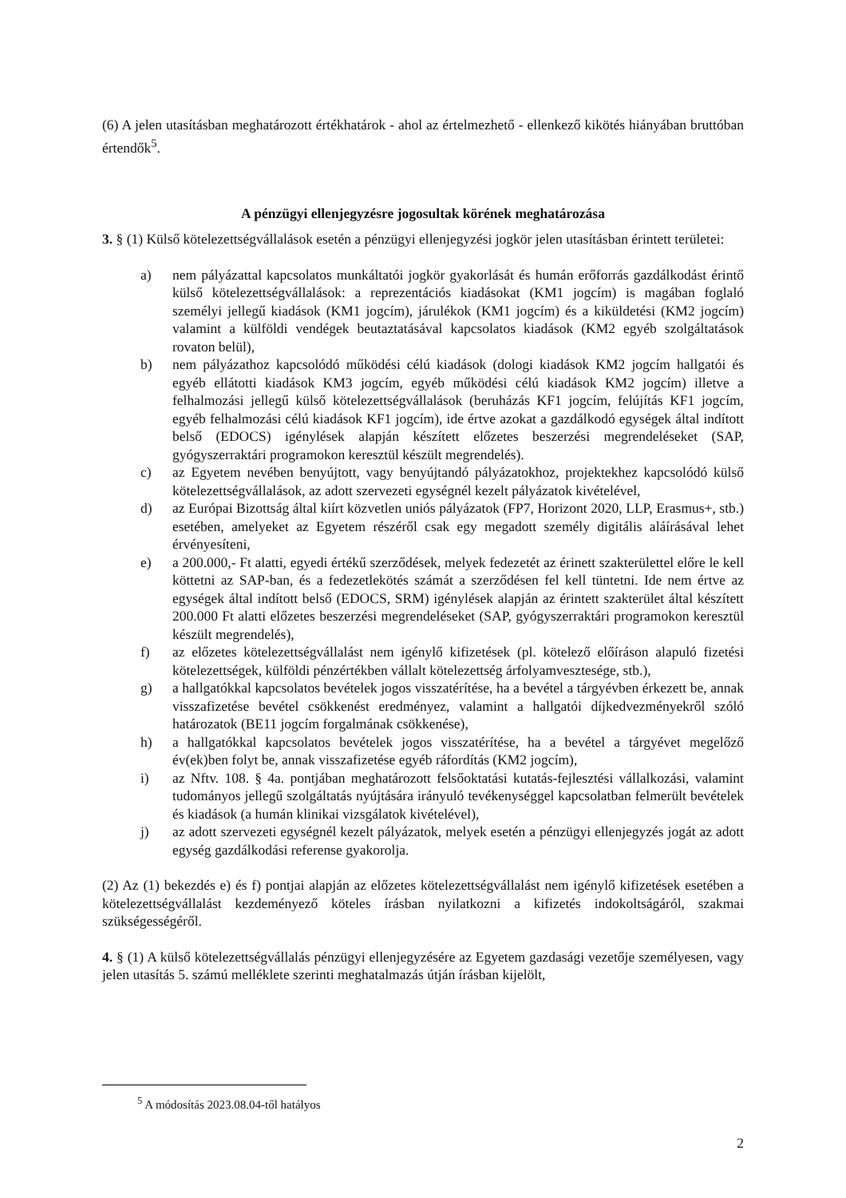(6) A jelen utasításban meghatározott értékhatárok - ahol az értelmezhető - ellenkező kikötés hiányában bruttóban értendők<sup>5</sup>.
A pénzügyi ellenjegyzésre jogosultak körének meghatározása
3. § (1) Külső kötelezettségvállalások esetén a pénzügyi ellenjegyzési jogkör jelen utasításban érintett területei:
a) nem pályázattal kapcsolatos munkáltatói jogkör gyakorlását és humán erőforrás gazdálkodást érintő külső kötelezettségvállalások: a reprezentációs kiadásokat (KM1 jogcím) is magában foglaló személyi jellegű kiadások (KM1 jogcím), járulékok (KM1 jogcím) és a kiküldetési (KM2 jogcím) valamint a külföldi vendégek beutaztatásával kapcsolatos kiadások (KM2 egyéb szolgáltatások rovaton belül),
b) nem pályázathoz kapcsolódó működési célú kiadások (dologi kiadások KM2 jogcím hallgatói és egyéb ellátotti kiadások KM3 jogcím, egyéb működési célú kiadások KM2 jogcím) illetve a felhalmozási jellegű külső kötelezettségvállalások (beruházás KF1 jogcím, felújítás KF1 jogcím, egyéb felhalmozási célú kiadások KF1 jogcím), ide értve azokat a gazdálkodó egységek által indított belső (EDOCS) igénylések alapján készített előzetes beszerzési megrendeléseket (SAP, gyógyszerraktári programokon keresztül készült megrendelés).
c) az Egyetem nevében benyújtott, vagy benyújtandó pályázatokhoz, projektekhez kapcsolódó külső kötelezettségvállalások, az adott szervezeti egységnél kezelt pályázatok kivételével,
d) az Európai Bizottság által kiírt közvetlen uniós pályázatok (FP7, Horizont 2020, LLP, Erasmus+, stb.) esetében, amelyeket az Egyetem részéről csak egy megadott személy digitális aláírásával lehet érvényesíteni,
e) a 200.000,- Ft alatti, egyedi értékű szerződések, melyek fedezetét az érinett szakterülettel előre le kell köttetni az SAP-ban, és a fedezetlekötés számát a szerződésen fel kell tüntetni. Ide nem értve az egységek által indított belső (EDOCS, SRM) igénylések alapján az érintett szakterület által készített 200.000 Ft alatti előzetes beszerzési megrendeléseket (SAP, gyógyszerraktári programokon keresztül készült megrendelés),
f) az előzetes kötelezettségvállalást nem igénylő kifizetések (pl. kötelező előíráson alapuló fizetési kötelezettségek, külföldi pénzértékben vállalt kötelezettség árfolyamvesztesége, stb.),
g) a hallgatókkal kapcsolatos bevételek jogos visszatérítése, ha a bevétel a tárgyévben érkezett be, annak visszafizetése bevétel csökkenést eredményez, valamint a hallgatói díjkedvezményekről szóló határozatok (BE11 jogcím forgalmának csökkenése),
h) a hallgatókkal kapcsolatos bevételek jogos visszatérítése, ha a bevétel a tárgyévet megelőző év(ek)ben folyt be, annak visszafizetése egyéb ráfordítás (KM2 jogcím),
i) az Nftv. 108. § 4a. pontjában meghatározott felsőoktatási kutatás-fejlesztési vállalkozási, valamint tudományos jellegű szolgáltatás nyújtására irányuló tevékenységgel kapcsolatban felmerült bevételek és kiadások (a humán klinikai vizsgálatok kivételével),
j) az adott szervezeti egységnél kezelt pályázatok, melyek esetén a pénzügyi ellenjegyzés jogát az adott egység gazdálkodási referense gyakorolja.
(2) Az (1) bekezdés e) és f) pontjai alapján az előzetes kötelezettségvállalást nem igénylő kifizetések esetében a kötelezettségvállalást kezdeményező köteles írásban nyilatkozni a kifizetés indokoltságáról, szakmai szükségességéről.
4. § (1) A külső kötelezettségvállalás pénzügyi ellenjegyzésére az Egyetem gazdasági vezetője személyesen, vagy jelen utasítás 5. számú melléklete szerinti meghatalmazás útján írásban kijelölt,
<sup>5</sup> A módosítás 2023.08.04-től hatályos
2